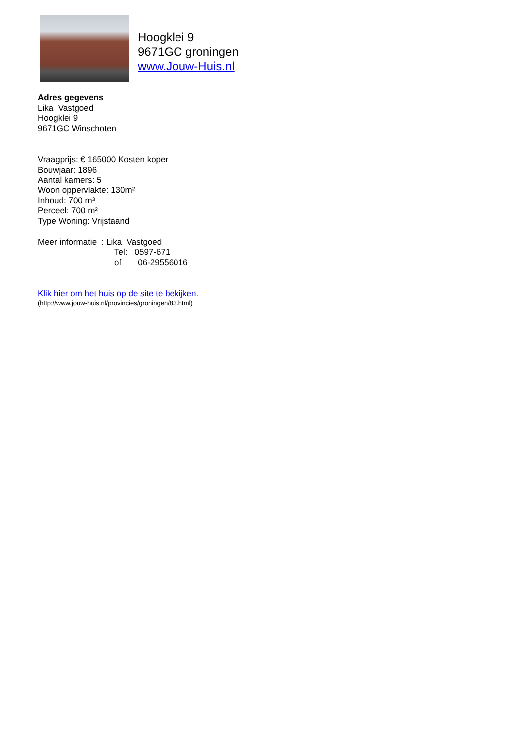Hoogklei 9
9671GC groningen
www.Jouw-Huis.nl
Adres gegevens
Lika Vastgoed
Hoogklei 9
9671GC Winschoten
Vraagprijs: € 165000 Kosten koper
Bouwjaar: 1896
Aantal kamers: 5
Woon oppervlakte: 130m²
Inhoud: 700 m³
Perceel: 700 m²
Type Woning: Vrijstaand
Meer informatie : Lika Vastgoed
Tel: 0597-671
of 06-29556016
Klik hier om het huis op de site te bekijken.
(http://www.jouw-huis.nl/provincies/groningen/83.html)